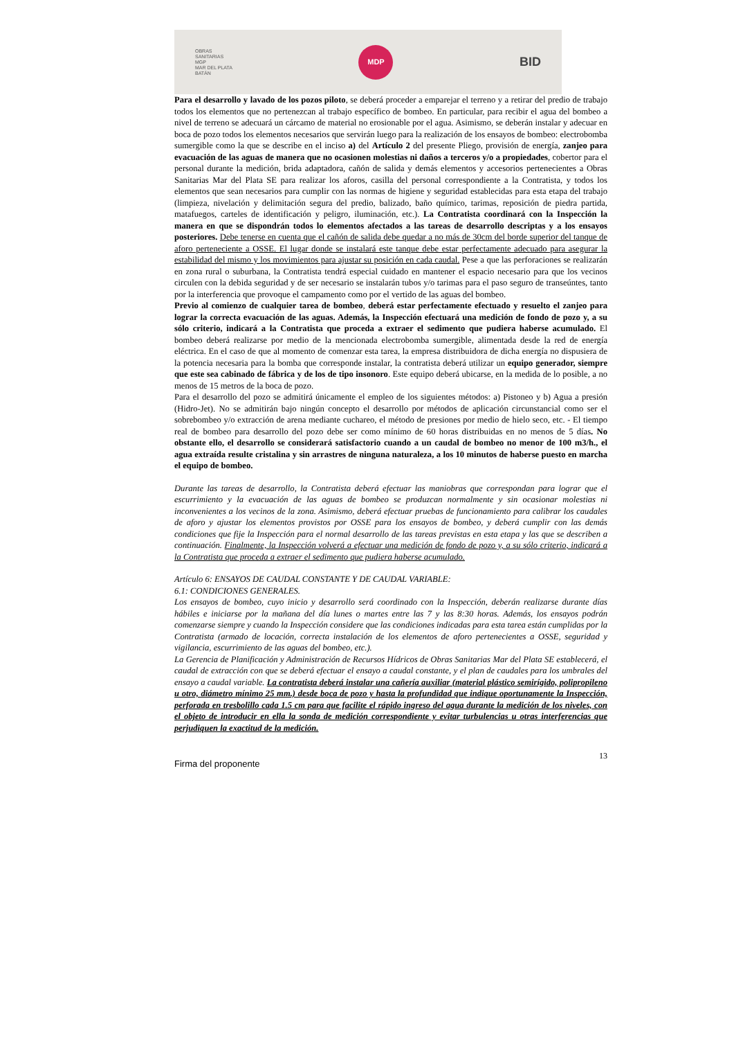OBRAS
SANITARIAS
MGP
MAR DEL PLATA
BATÁN
MDP
BID
Para el desarrollo y lavado de los pozos piloto, se deberá proceder a emparejar el terreno y a retirar del predio de trabajo todos los elementos que no pertenezcan al trabajo específico de bombeo. En particular, para recibir el agua del bombeo a nivel de terreno se adecuará un cárcamo de material no erosionable por el agua. Asimismo, se deberán instalar y adecuar en boca de pozo todos los elementos necesarios que servirán luego para la realización de los ensayos de bombeo: electrobomba sumergible como la que se describe en el inciso a) del Artículo 2 del presente Pliego, provisión de energía, zanjeo para evacuación de las aguas de manera que no ocasionen molestias ni daños a terceros y/o a propiedades, cobertor para el personal durante la medición, brida adaptadora, cañón de salida y demás elementos y accesorios pertenecientes a Obras Sanitarias Mar del Plata SE para realizar los aforos, casilla del personal correspondiente a la Contratista, y todos los elementos que sean necesarios para cumplir con las normas de higiene y seguridad establecidas para esta etapa del trabajo (limpieza, nivelación y delimitación segura del predio, balizado, baño químico, tarimas, reposición de piedra partida, matafuegos, carteles de identificación y peligro, iluminación, etc.). La Contratista coordinará con la Inspección la manera en que se dispondrán todos lo elementos afectados a las tareas de desarrollo descriptas y a los ensayos posteriores. Debe tenerse en cuenta que el cañón de salida debe quedar a no más de 30cm del borde superior del tanque de aforo perteneciente a OSSE. El lugar donde se instalará este tanque debe estar perfectamente adecuado para asegurar la estabilidad del mismo y los movimientos para ajustar su posición en cada caudal. Pese a que las perforaciones se realizarán en zona rural o suburbana, la Contratista tendrá especial cuidado en mantener el espacio necesario para que los vecinos circulen con la debida seguridad y de ser necesario se instalarán tubos y/o tarimas para el paso seguro de transeúntes, tanto por la interferencia que provoque el campamento como por el vertido de las aguas del bombeo.
Previo al comienzo de cualquier tarea de bombeo, deberá estar perfectamente efectuado y resuelto el zanjeo para lograr la correcta evacuación de las aguas. Además, la Inspección efectuará una medición de fondo de pozo y, a su sólo criterio, indicará a la Contratista que proceda a extraer el sedimento que pudiera haberse acumulado. El bombeo deberá realizarse por medio de la mencionada electrobomba sumergible, alimentada desde la red de energía eléctrica. En el caso de que al momento de comenzar esta tarea, la empresa distribuidora de dicha energía no dispusiera de la potencia necesaria para la bomba que corresponde instalar, la contratista deberá utilizar un equipo generador, siempre que este sea cabinado de fábrica y de los de tipo insonoro. Este equipo deberá ubicarse, en la medida de lo posible, a no menos de 15 metros de la boca de pozo.
Para el desarrollo del pozo se admitirá únicamente el empleo de los siguientes métodos: a) Pistoneo y b) Agua a presión (Hidro-Jet). No se admitirán bajo ningún concepto el desarrollo por métodos de aplicación circunstancial como ser el sobrebombeo y/o extracción de arena mediante cuchareo, el método de presiones por medio de hielo seco, etc. - El tiempo real de bombeo para desarrollo del pozo debe ser como mínimo de 60 horas distribuidas en no menos de 5 días. No obstante ello, el desarrollo se considerará satisfactorio cuando a un caudal de bombeo no menor de 100 m3/h., el agua extraída resulte cristalina y sin arrastres de ninguna naturaleza, a los 10 minutos de haberse puesto en marcha el equipo de bombeo.
Durante las tareas de desarrollo, la Contratista deberá efectuar las maniobras que correspondan para lograr que el escurrimiento y la evacuación de las aguas de bombeo se produzcan normalmente y sin ocasionar molestias ni inconvenientes a los vecinos de la zona. Asimismo, deberá efectuar pruebas de funcionamiento para calibrar los caudales de aforo y ajustar los elementos provistos por OSSE para los ensayos de bombeo, y deberá cumplir con las demás condiciones que fije la Inspección para el normal desarrollo de las tareas previstas en esta etapa y las que se describen a continuación. Finalmente, la Inspección volverá a efectuar una medición de fondo de pozo y, a su sólo criterio, indicará a la Contratista que proceda a extraer el sedimento que pudiera haberse acumulado.
Artículo 6: ENSAYOS DE CAUDAL CONSTANTE Y DE CAUDAL VARIABLE:
6.1: CONDICIONES GENERALES.
Los ensayos de bombeo, cuyo inicio y desarrollo será coordinado con la Inspección, deberán realizarse durante días hábiles e iniciarse por la mañana del día lunes o martes entre las 7 y las 8:30 horas. Además, los ensayos podrán comenzarse siempre y cuando la Inspección considere que las condiciones indicadas para esta tarea están cumplidas por la Contratista (armado de locación, correcta instalación de los elementos de aforo pertenecientes a OSSE, seguridad y vigilancia, escurrimiento de las aguas del bombeo, etc.).
La Gerencia de Planificación y Administración de Recursos Hídricos de Obras Sanitarias Mar del Plata SE establecerá, el caudal de extracción con que se deberá efectuar el ensayo a caudal constante, y el plan de caudales para los umbrales del ensayo a caudal variable. La contratista deberá instalar una cañería auxiliar (material plástico semirígido, polipropileno u otro, diámetro mínimo 25 mm.) desde boca de pozo y hasta la profundidad que indique oportunamente la Inspección, perforada en tresbolillo cada 1.5 cm para que facilite el rápido ingreso del agua durante la medición de los niveles, con el objeto de introducir en ella la sonda de medición correspondiente y evitar turbulencias u otras interferencias que perjudiquen la exactitud de la medición.
Firma del proponente 13